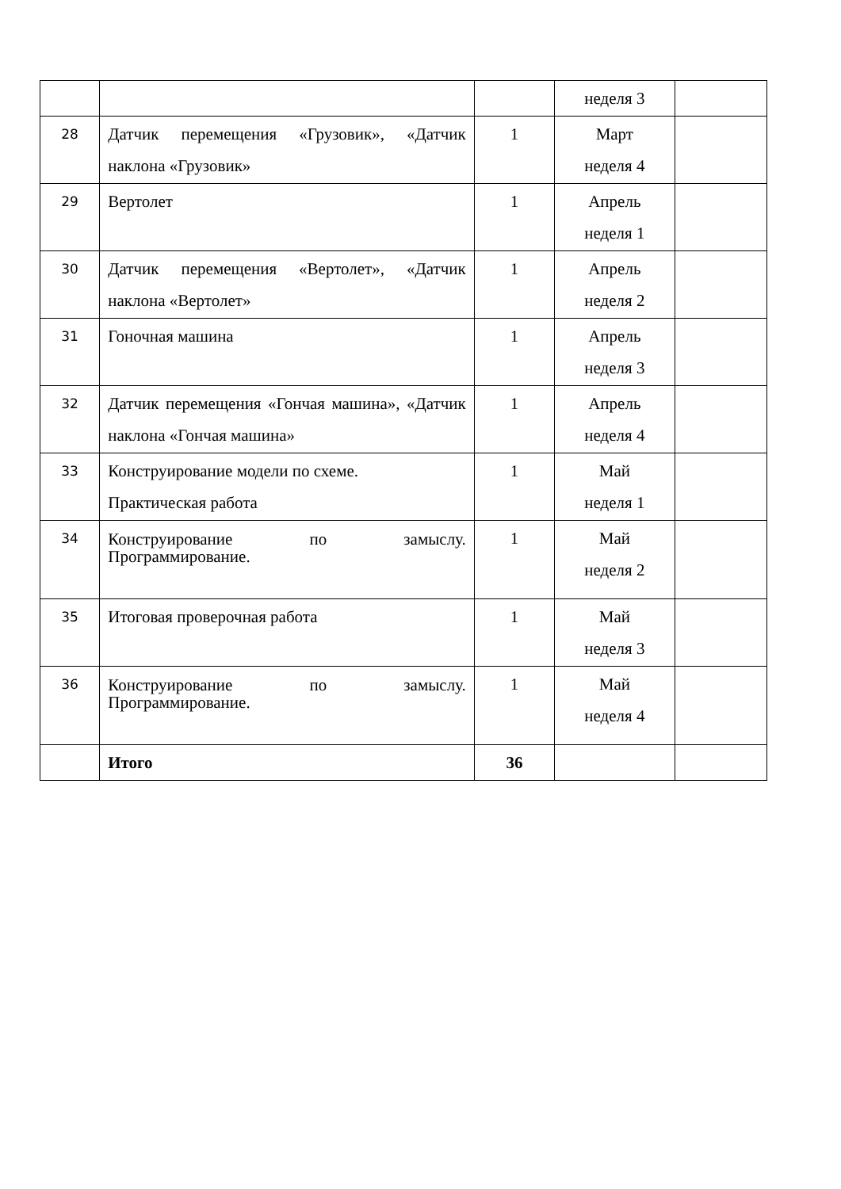| | | | неделя 3 | |
| 28 | Датчик перемещения «Грузовик», «Датчик наклона «Грузовик» | 1 | Март неделя 4 | |
| 29 | Вертолет | 1 | Апрель неделя 1 | |
| 30 | Датчик перемещения «Вертолет», «Датчик наклона «Вертолет» | 1 | Апрель неделя 2 | |
| 31 | Гоночная машина | 1 | Апрель неделя 3 | |
| 32 | Датчик перемещения «Гончая машина», «Датчик наклона «Гончая машина» | 1 | Апрель неделя 4 | |
| 33 | Конструирование модели по схеме. Практическая работа | 1 | Май неделя 1 | |
| 34 | Конструирование по замыслу. Программирование. | 1 | Май неделя 2 | |
| 35 | Итоговая проверочная работа | 1 | Май неделя 3 | |
| 36 | Конструирование по замыслу. Программирование. | 1 | Май неделя 4 | |
| | Итого | 36 | | |